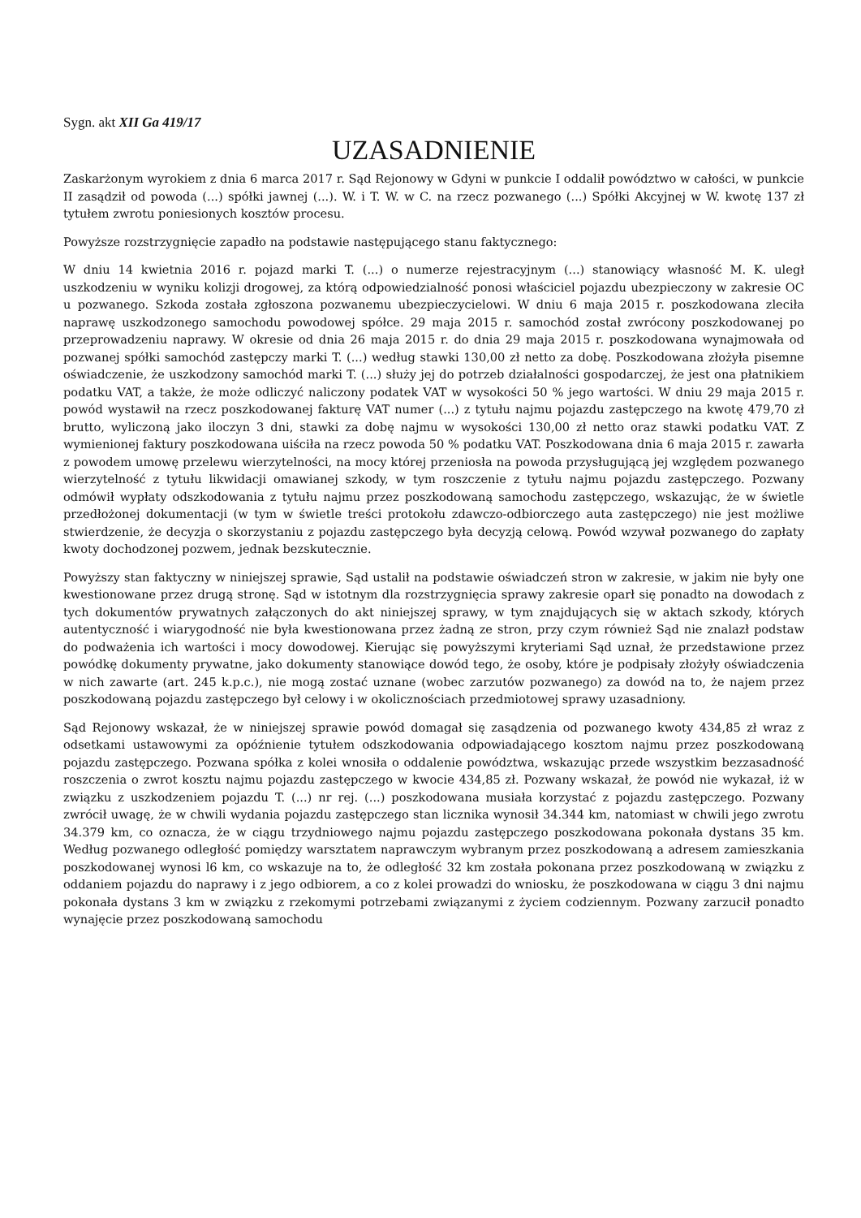Sygn. akt XII Ga 419/17
UZASADNIENIE
Zaskarżonym wyrokiem z dnia 6 marca 2017 r. Sąd Rejonowy w Gdyni w punkcie I oddalił powództwo w całości, w punkcie II zasądził od powoda (...) spółki jawnej (...). W. i T. W. w C. na rzecz pozwanego (...) Spółki Akcyjnej w W. kwotę 137 zł tytułem zwrotu poniesionych kosztów procesu.
Powyższe rozstrzygnięcie zapadło na podstawie następującego stanu faktycznego:
W dniu 14 kwietnia 2016 r. pojazd marki T. (...) o numerze rejestracyjnym (...) stanowiący własność M. K. uległ uszkodzeniu w wyniku kolizji drogowej, za którą odpowiedzialność ponosi właściciel pojazdu ubezpieczony w zakresie OC u pozwanego. Szkoda została zgłoszona pozwanemu ubezpieczycielowi. W dniu 6 maja 2015 r. poszkodowana zleciła naprawę uszkodzonego samochodu powodowej spółce. 29 maja 2015 r. samochód został zwrócony poszkodowanej po przeprowadzeniu naprawy. W okresie od dnia 26 maja 2015 r. do dnia 29 maja 2015 r. poszkodowana wynajmowała od pozwanej spółki samochód zastępczy marki T. (...) według stawki 130,00 zł netto za dobę. Poszkodowana złożyła pisemne oświadczenie, że uszkodzony samochód marki T. (...) służy jej do potrzeb działalności gospodarczej, że jest ona płatnikiem podatku VAT, a także, że może odliczyć naliczony podatek VAT w wysokości 50 % jego wartości. W dniu 29 maja 2015 r. powód wystawił na rzecz poszkodowanej fakturę VAT numer (...) z tytułu najmu pojazdu zastępczego na kwotę 479,70 zł brutto, wyliczoną jako iloczyn 3 dni, stawki za dobę najmu w wysokości 130,00 zł netto oraz stawki podatku VAT. Z wymienionej faktury poszkodowana uiściła na rzecz powoda 50 % podatku VAT. Poszkodowana dnia 6 maja 2015 r. zawarła z powodem umowę przelewu wierzytelności, na mocy której przeniosła na powoda przysługującą jej względem pozwanego wierzytelność z tytułu likwidacji omawianej szkody, w tym roszczenie z tytułu najmu pojazdu zastępczego. Pozwany odmówił wypłaty odszkodowania z tytułu najmu przez poszkodowaną samochodu zastępczego, wskazując, że w świetle przedłożonej dokumentacji (w tym w świetle treści protokołu zdawczo-odbiorczego auta zastępczego) nie jest możliwe stwierdzenie, że decyzja o skorzystaniu z pojazdu zastępczego była decyzją celową. Powód wzywał pozwanego do zapłaty kwoty dochodzonej pozwem, jednak bezskutecznie.
Powyższy stan faktyczny w niniejszej sprawie, Sąd ustalił na podstawie oświadczeń stron w zakresie, w jakim nie były one kwestionowane przez drugą stronę. Sąd w istotnym dla rozstrzygnięcia sprawy zakresie oparł się ponadto na dowodach z tych dokumentów prywatnych załączonych do akt niniejszej sprawy, w tym znajdujących się w aktach szkody, których autentyczność i wiarygodność nie była kwestionowana przez żadną ze stron, przy czym również Sąd nie znalazł podstaw do podważenia ich wartości i mocy dowodowej. Kierując się powyższymi kryteriami Sąd uznał, że przedstawione przez powódkę dokumenty prywatne, jako dokumenty stanowiące dowód tego, że osoby, które je podpisały złożyły oświadczenia w nich zawarte (art. 245 k.p.c.), nie mogą zostać uznane (wobec zarzutów pozwanego) za dowód na to, że najem przez poszkodowaną pojazdu zastępczego był celowy i w okolicznościach przedmiotowej sprawy uzasadniony.
Sąd Rejonowy wskazał, że w niniejszej sprawie powód domagał się zasądzenia od pozwanego kwoty 434,85 zł wraz z odsetkami ustawowymi za opóźnienie tytułem odszkodowania odpowiadającego kosztom najmu przez poszkodowaną pojazdu zastępczego. Pozwana spółka z kolei wnosiła o oddalenie powództwa, wskazując przede wszystkim bezzasadność roszczenia o zwrot kosztu najmu pojazdu zastępczego w kwocie 434,85 zł. Pozwany wskazał, że powód nie wykazał, iż w związku z uszkodzeniem pojazdu T. (...) nr rej. (...) poszkodowana musiała korzystać z pojazdu zastępczego. Pozwany zwrócił uwagę, że w chwili wydania pojazdu zastępczego stan licznika wynosił 34.344 km, natomiast w chwili jego zwrotu 34.379 km, co oznacza, że w ciągu trzydniowego najmu pojazdu zastępczego poszkodowana pokonała dystans 35 km. Według pozwanego odległość pomiędzy warsztatem naprawczym wybranym przez poszkodowaną a adresem zamieszkania poszkodowanej wynosi l6 km, co wskazuje na to, że odległość 32 km została pokonana przez poszkodowaną w związku z oddaniem pojazdu do naprawy i z jego odbiorem, a co z kolei prowadzi do wniosku, że poszkodowana w ciągu 3 dni najmu pokonała dystans 3 km w związku z rzekomymi potrzebami związanymi z życiem codziennym. Pozwany zarzucił ponadto wynajęcie przez poszkodowaną samochodu